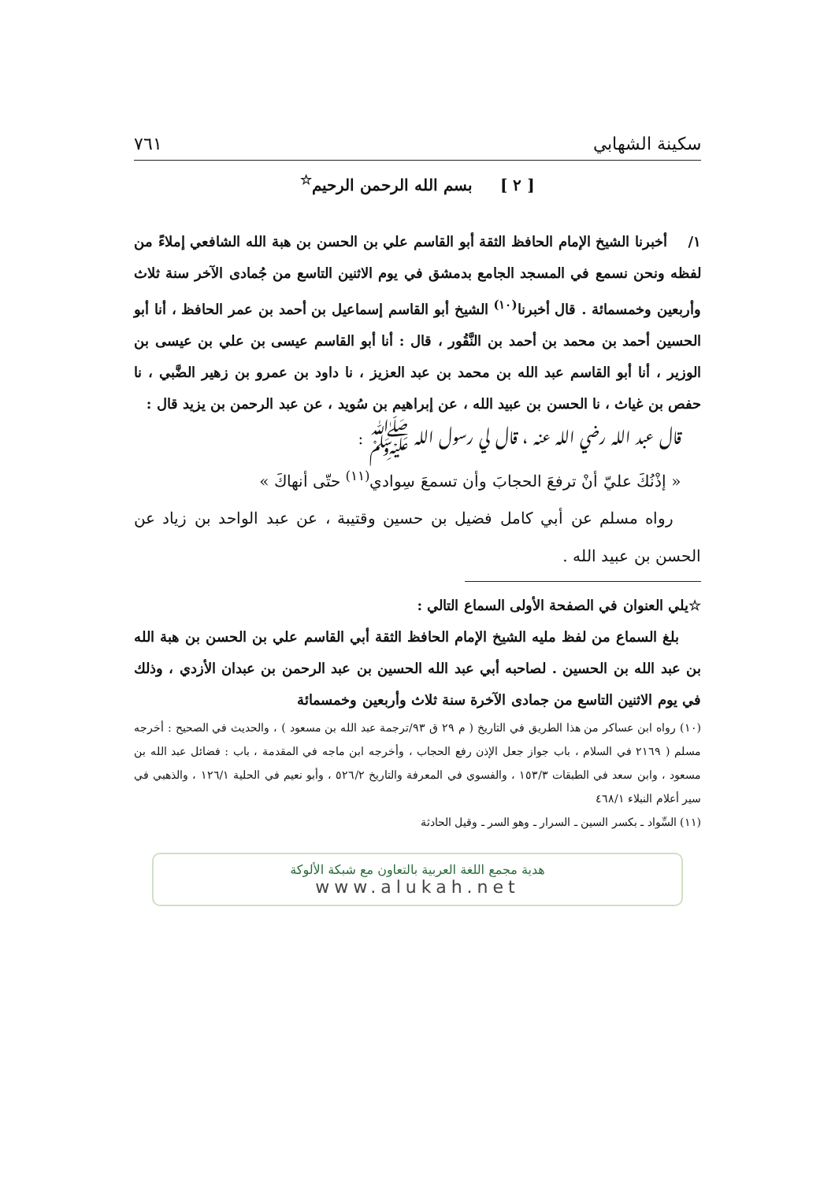سكينة الشهابي ٧٦١
[ ٢ ] بسم الله الرحمن الرحيم<sup>☆</sup>
١/ أخبرنا الشيخ الإمام الحافظ الثقة أبو القاسم علي بن الحسن بن هبة الله الشافعي إملاءً من لفظه ونحن نسمع في المسجد الجامع بدمشق في يوم الاثنين التاسع من جُمادى الآخر سنة ثلاث وأربعين وخمسمائة . قال أخبرنا<sup>(١٠)</sup> الشيخ أبو القاسم إسماعيل بن أحمد بن عمر الحافظ ، أنا أبو الحسين أحمد بن محمد بن أحمد بن النَّقُور ، قال : أنا أبو القاسم عيسى بن علي بن عيسى بن الوزير ، أنا أبو القاسم عبد الله بن محمد بن عبد العزيز ، نا داود بن عمرو بن زهير الضَّبي ، نا حفص بن غياث ، نا الحسن بن عبيد الله ، عن إبراهيم بن سُويد ، عن عبد الرحمن بن يزيد قال :
قال عبد الله رضي الله عنه ، قال لي رسول الله ﷺ :
« إذْنُكَ عليّ أنْ ترفعَ الحجابَ وأن تسمعَ سِوادي<sup>(١١)</sup> حتّى أنهاكَ »
رواه مسلم عن أبي كامل فضيل بن حسين وقتيبة ، عن عبد الواحد بن زياد عن الحسن بن عبيد الله .
☆يلي العنوان في الصفحة الأولى السماع التالي :
بلغ السماع من لفظ مليه الشيخ الإمام الحافظ الثقة أبي القاسم علي بن الحسن بن هبة الله بن عبد الله بن الحسين . لصاحبه أبي عبد الله الحسين بن عبد الرحمن بن عبدان الأزدي ، وذلك في يوم الاثنين التاسع من جمادى الآخرة سنة ثلاث وأربعين وخمسمائة
(١٠) رواه ابن عساكر من هذا الطريق في التاريخ ( م ٢٩ ق ٩٣/ترجمة عبد الله بن مسعود ) ، والحديث في الصحيح : أخرجه مسلم ( ٢١٦٩ في السلام ، باب جواز جعل الإذن رفع الحجاب ، وأخرجه ابن ماجه في المقدمة ، باب : فضائل عبد الله بن مسعود ، وابن سعد في الطبقات ١٥٣/٣ ، والفسوي في المعرفة والتاريخ ٥٢٦/٢ ، وأبو نعيم في الحلية ١٢٦/١ ، والذهبي في سير أعلام النبلاء ٤٦٨/١
(١١) السِّواد ـ بكسر السين ـ السرار ـ وهو السر ـ وقيل الحادثة
هدية مجمع اللغة العربية بالتعاون مع شبكة الألوكة
www.alukah.net